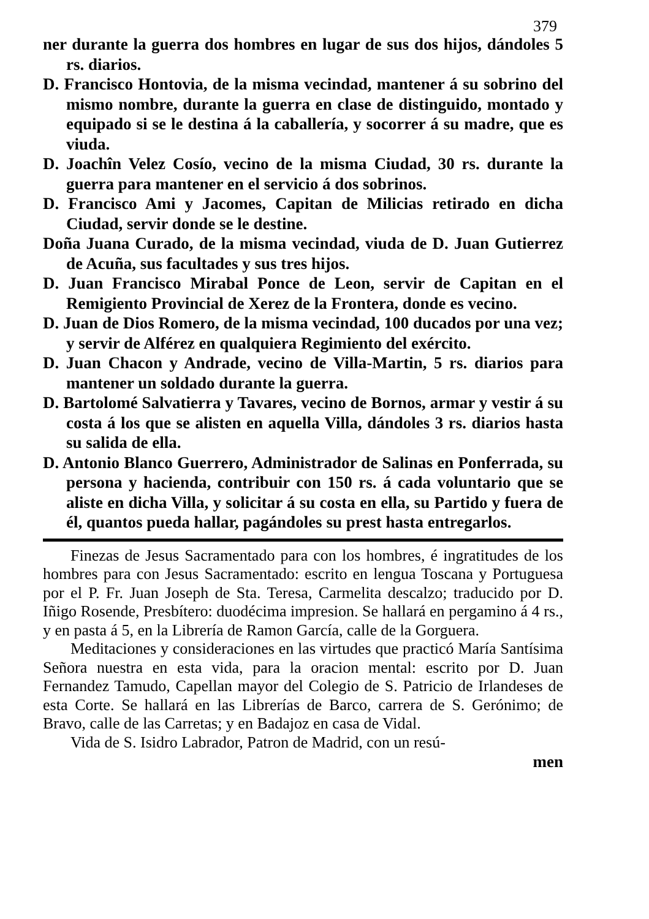379
ner durante la guerra dos hombres en lugar de sus dos hijos, dándoles 5 rs. diarios.
D. Francisco Hontovia, de la misma vecindad, mantener á su sobrino del mismo nombre, durante la guerra en clase de distinguido, montado y equipado si se le destina á la caballería, y socorrer á su madre, que es viuda.
D. Joachîn Velez Cosío, vecino de la misma Ciudad, 30 rs. durante la guerra para mantener en el servicio á dos sobrinos.
D. Francisco Ami y Jacomes, Capitan de Milicias retirado en dicha Ciudad, servir donde se le destine.
Doña Juana Curado, de la misma vecindad, viuda de D. Juan Gutierrez de Acuña, sus facultades y sus tres hijos.
D. Juan Francisco Mirabal Ponce de Leon, servir de Capitan en el Remigiento Provincial de Xerez de la Frontera, donde es vecino.
D. Juan de Dios Romero, de la misma vecindad, 100 ducados por una vez; y servir de Alférez en qualquiera Regimiento del exército.
D. Juan Chacon y Andrade, vecino de Villa-Martin, 5 rs. diarios para mantener un soldado durante la guerra.
D. Bartolomé Salvatierra y Tavares, vecino de Bornos, armar y vestir á su costa á los que se alisten en aquella Villa, dándoles 3 rs. diarios hasta su salida de ella.
D. Antonio Blanco Guerrero, Administrador de Salinas en Ponferrada, su persona y hacienda, contribuir con 150 rs. á cada voluntario que se aliste en dicha Villa, y solicitar á su costa en ella, su Partido y fuera de él, quantos pueda hallar, pagándoles su prest hasta entregarlos.
Finezas de Jesus Sacramentado para con los hombres, é ingratitudes de los hombres para con Jesus Sacramentado: escrito en lengua Toscana y Portuguesa por el P. Fr. Juan Joseph de Sta. Teresa, Carmelita descalzo; traducido por D. Iñigo Rosende, Presbítero: duodécima impresion. Se hallará en pergamino á 4 rs., y en pasta á 5, en la Librería de Ramon García, calle de la Gorguera.
Meditaciones y consideraciones en las virtudes que practicó María Santísima Señora nuestra en esta vida, para la oracion mental: escrito por D. Juan Fernandez Tamudo, Capellan mayor del Colegio de S. Patricio de Irlandeses de esta Corte. Se hallará en las Librerías de Barco, carrera de S. Gerónimo; de Bravo, calle de las Carretas; y en Badajoz en casa de Vidal.
Vida de S. Isidro Labrador, Patron de Madrid, con un resú-
men